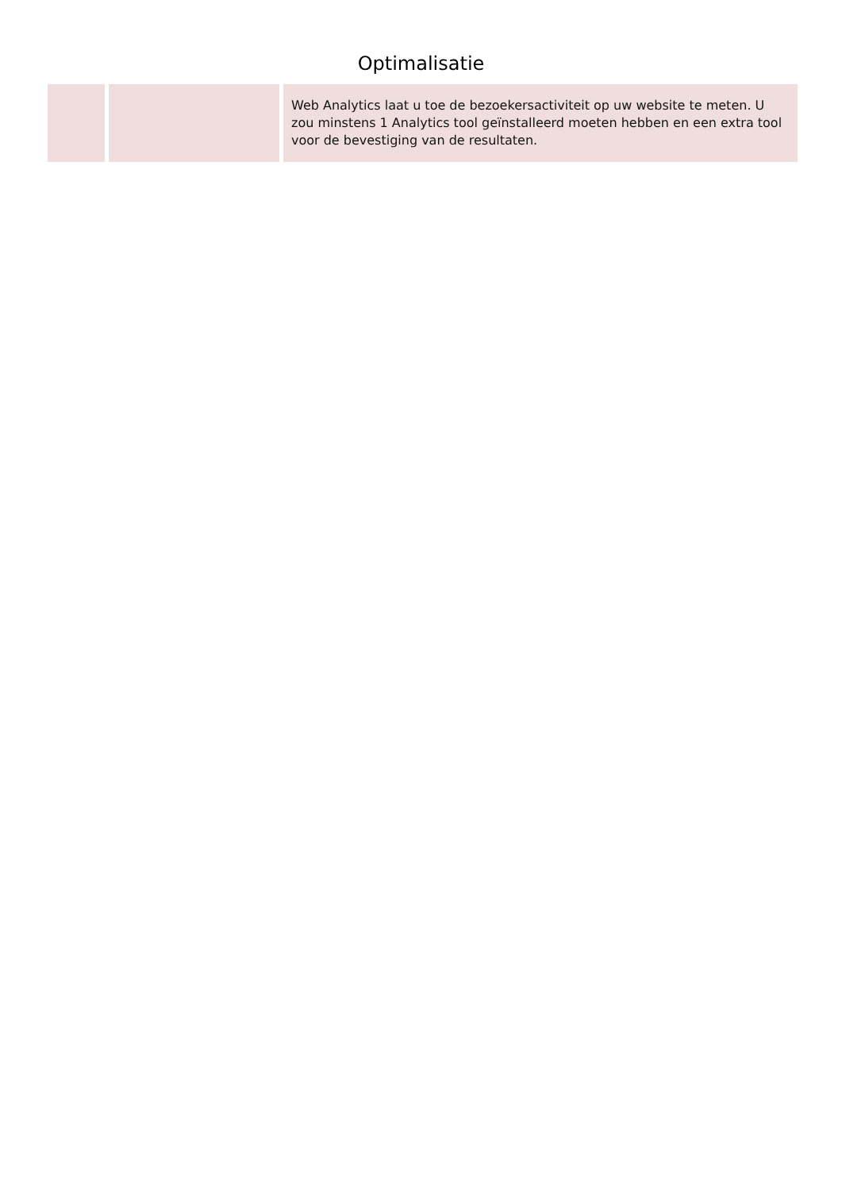Optimalisatie
| | | Web Analytics laat u toe de bezoekersactiviteit op uw website te meten. U zou minstens 1 Analytics tool geïnstalleerd moeten hebben en een extra tool voor de bevestiging van de resultaten. |